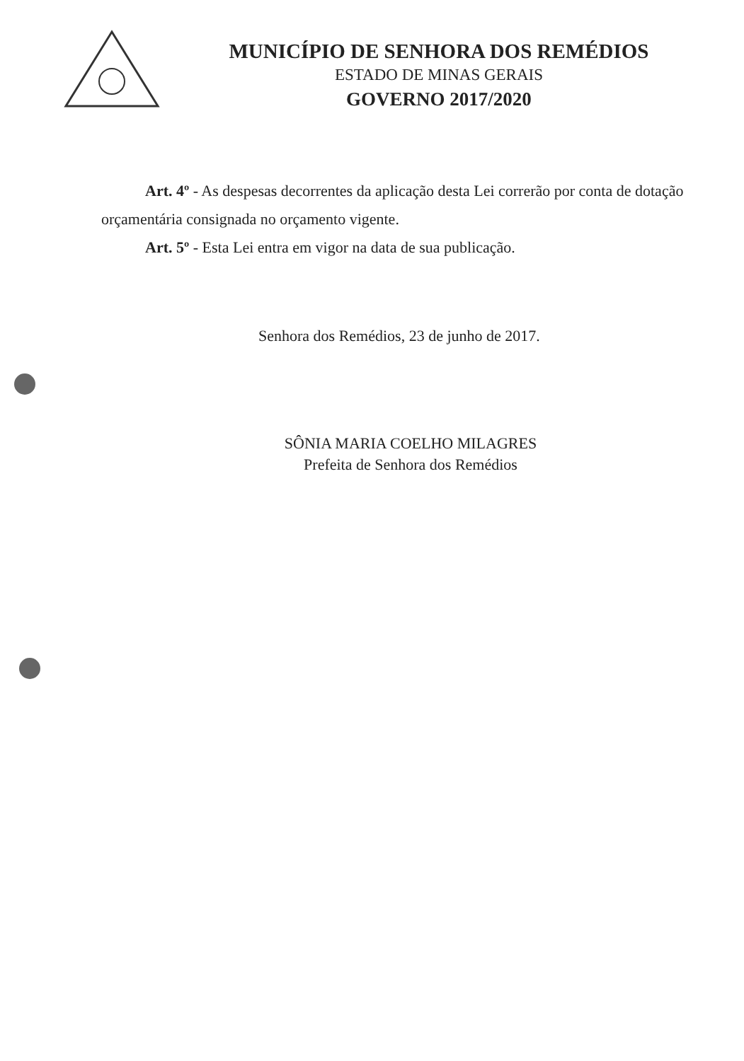MUNICÍPIO DE SENHORA DOS REMÉDIOS
ESTADO DE MINAS GERAIS
GOVERNO 2017/2020
Art. 4º - As despesas decorrentes da aplicação desta Lei correrão por conta de dotação orçamentária consignada no orçamento vigente.
Art. 5º - Esta Lei entra em vigor na data de sua publicação.
Senhora dos Remédios, 23 de junho de 2017.
SÔNIA MARIA COELHO MILAGRES
Prefeita de Senhora dos Remédios